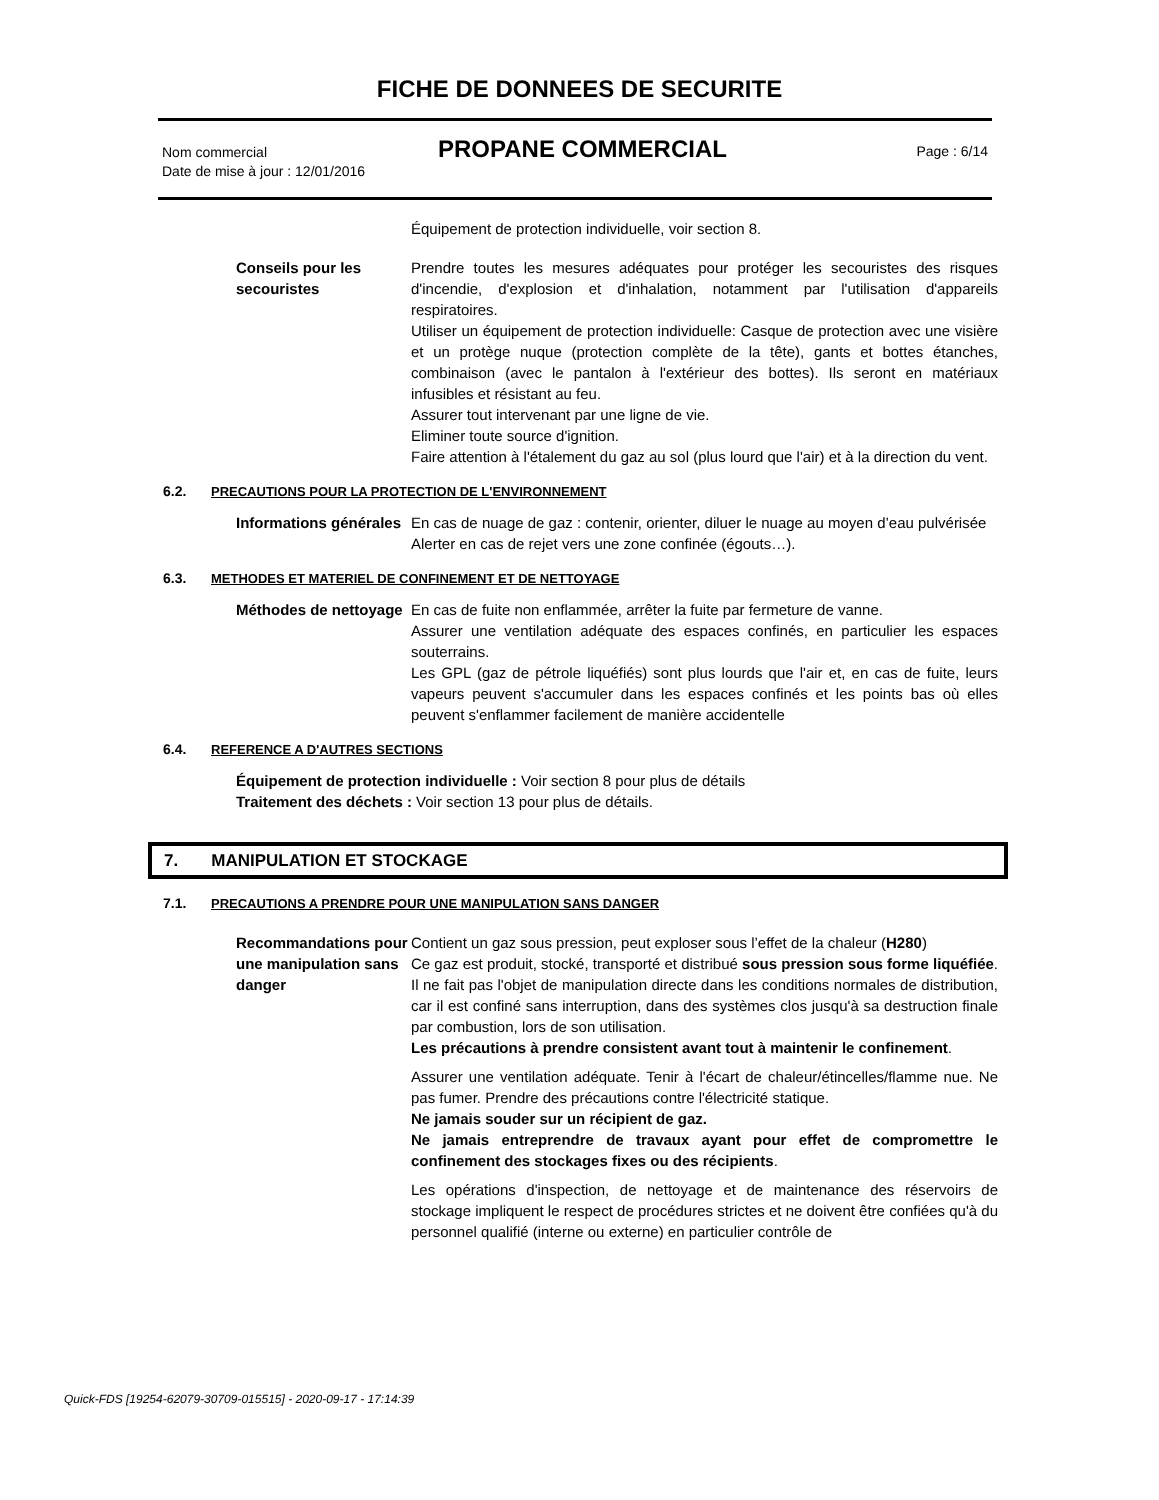FICHE DE DONNEES DE SECURITE
Nom commercial
Date de mise à jour : 12/01/2016
PROPANE COMMERCIAL Page : 6/14
Équipement de protection individuelle, voir section 8.
Conseils pour les secouristes
Prendre toutes les mesures adéquates pour protéger les secouristes des risques d'incendie, d'explosion et d'inhalation, notamment par l'utilisation d'appareils respiratoires.
Utiliser un équipement de protection individuelle: Casque de protection avec une visière et un protège nuque (protection complète de la tête), gants et bottes étanches, combinaison (avec le pantalon à l'extérieur des bottes). Ils seront en matériaux infusibles et résistant au feu.
Assurer tout intervenant par une ligne de vie.
Eliminer toute source d'ignition.
Faire attention à l'étalement du gaz au sol (plus lourd que l'air) et à la direction du vent.
6.2. PRECAUTIONS POUR LA PROTECTION DE L'ENVIRONNEMENT
Informations générales
En cas de nuage de gaz : contenir, orienter, diluer le nuage au moyen d’eau pulvérisée
Alerter en cas de rejet vers une zone confinée (égouts…).
6.3. METHODES ET MATERIEL DE CONFINEMENT ET DE NETTOYAGE
Méthodes de nettoyage
En cas de fuite non enflammée, arrêter la fuite par fermeture de vanne.
Assurer une ventilation adéquate des espaces confinés, en particulier les espaces souterrains.
Les GPL (gaz de pétrole liquéfiés) sont plus lourds que l'air et, en cas de fuite, leurs vapeurs peuvent s'accumuler dans les espaces confinés et les points bas où elles peuvent s'enflammer facilement de manière accidentelle
6.4. REFERENCE A D'AUTRES SECTIONS
Équipement de protection individuelle : Voir section 8 pour plus de détails
Traitement des déchets : Voir section 13 pour plus de détails.
7. MANIPULATION ET STOCKAGE
7.1. PRECAUTIONS A PRENDRE POUR UNE MANIPULATION SANS DANGER
Recommandations pour une manipulation sans danger
Contient un gaz sous pression, peut exploser sous l’effet de la chaleur (H280)
Ce gaz est produit, stocké, transporté et distribué sous pression sous forme liquéfiée. Il ne fait pas l'objet de manipulation directe dans les conditions normales de distribution, car il est confiné sans interruption, dans des systèmes clos jusqu'à sa destruction finale par combustion, lors de son utilisation.
Les précautions à prendre consistent avant tout à maintenir le confinement.
Assurer une ventilation adéquate. Tenir à l'écart de chaleur/étincelles/flamme nue. Ne pas fumer. Prendre des précautions contre l'électricité statique.
Ne jamais souder sur un récipient de gaz.
Ne jamais entreprendre de travaux ayant pour effet de compromettre le confinement des stockages fixes ou des récipients.
Les opérations d'inspection, de nettoyage et de maintenance des réservoirs de stockage impliquent le respect de procédures strictes et ne doivent être confiées qu'à du personnel qualifié (interne ou externe) en particulier contrôle de
Quick-FDS [19254-62079-30709-015515] - 2020-09-17 - 17:14:39